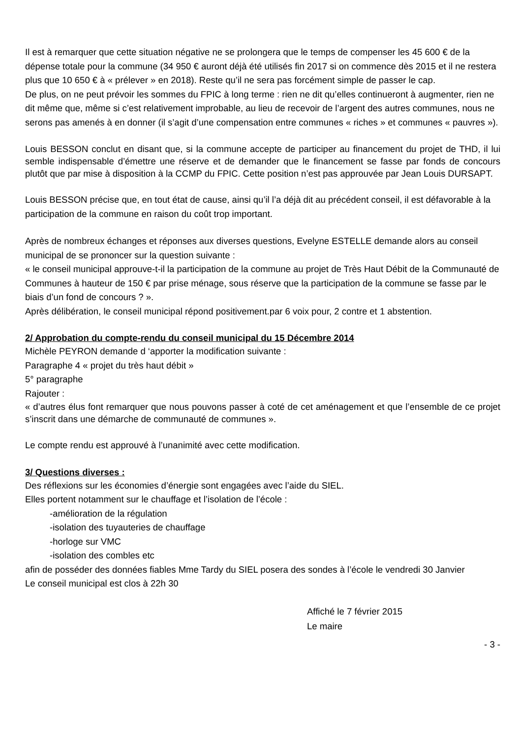Il est à remarquer que cette situation négative ne se prolongera que le temps de compenser les 45 600 € de la dépense totale pour la commune (34 950 € auront déjà été utilisés fin 2017 si on commence dès 2015 et il ne restera plus que 10 650 € à « prélever » en 2018). Reste qu’il ne sera pas forcément simple de passer le cap.
De plus, on ne peut prévoir les sommes du FPIC à long terme : rien ne dit qu’elles continueront à augmenter, rien ne dit même que, même si c’est relativement improbable, au lieu de recevoir de l’argent des autres communes, nous ne serons pas amenés à en donner (il s’agit d’une compensation entre communes « riches » et communes « pauvres »).
Louis BESSON conclut en disant que, si la commune accepte de participer au financement du projet de THD, il lui semble indispensable d’émettre une réserve et de demander que le financement se fasse par fonds de concours plutôt que par mise à disposition à la CCMP du FPIC. Cette position n’est pas approuvée par Jean Louis DURSAPT.
Louis BESSON précise que, en tout état de cause, ainsi qu’il l’a déjà dit au précédent conseil, il est défavorable à la participation de la commune en raison du coût trop important.
Après de nombreux échanges et réponses aux diverses questions, Evelyne ESTELLE demande alors au conseil municipal de se prononcer sur la question suivante :
« le conseil municipal approuve-t-il la participation de la commune au projet de Très Haut Débit de la Communauté de Communes à hauteur de 150 € par prise ménage, sous réserve que la participation de la commune se fasse par le biais d’un fond de concours ? ».
Après délibération, le conseil municipal répond positivement.par 6 voix pour, 2 contre et 1 abstention.
2/ Approbation du compte-rendu du conseil municipal du 15 Décembre 2014
Michèle PEYRON demande d ‘apporter la modification suivante :
Paragraphe 4 « projet du très haut débit »
5° paragraphe
Rajouter :
« d’autres élus font remarquer que nous pouvons passer à coté de cet aménagement et que l’ensemble de ce projet s’inscrit dans une démarche de communauté de communes ».
Le compte rendu est approuvé à l’unanimité avec cette modification.
3/ Questions diverses :
Des réflexions sur les économies d’énergie sont engagées avec l’aide du SIEL.
Elles portent notamment sur le chauffage et l’isolation de l’école :
-amélioration de la régulation
-isolation des tuyauteries de chauffage
-horloge sur VMC
-isolation des combles etc
afin de posséder des données fiables Mme Tardy du SIEL posera des sondes à l’école le vendredi 30 Janvier
Le conseil municipal est clos à 22h 30
Affiché le 7 février 2015
Le maire
- 3 -